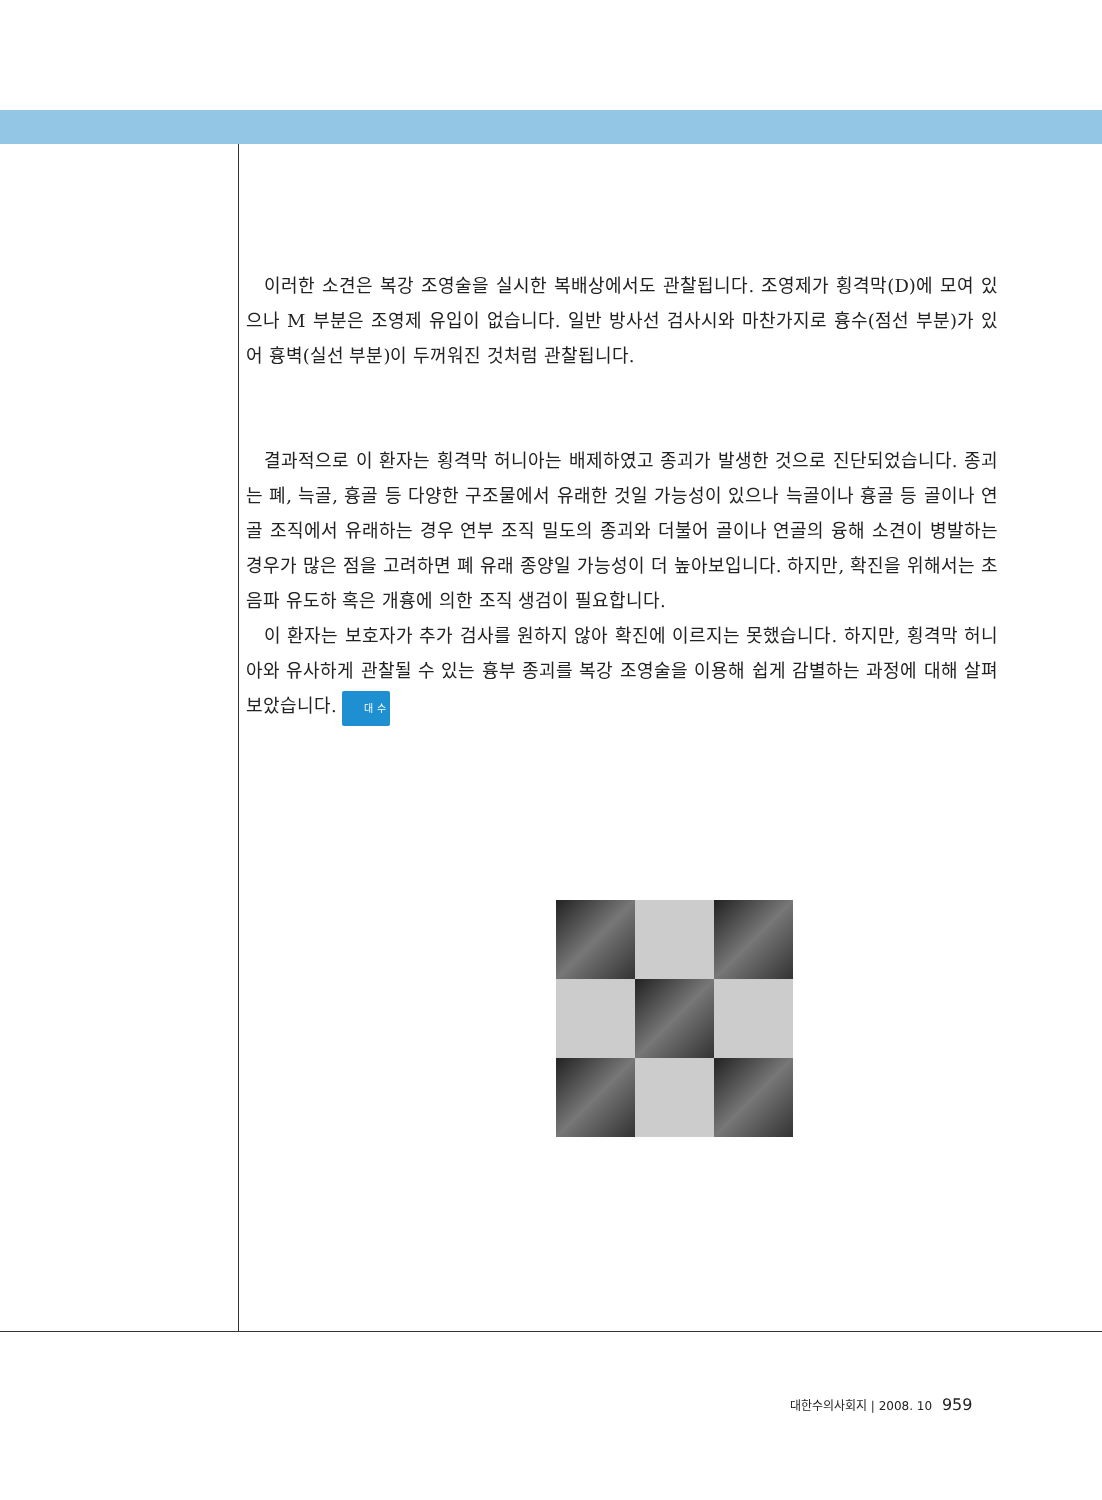이러한 소견은 복강 조영술을 실시한 복배상에서도 관찰됩니다. 조영제가 횡격막(D)에 모여 있으나 M 부분은 조영제 유입이 없습니다. 일반 방사선 검사시와 마찬가지로 흉수(점선 부분)가 있어 흉벽(실선 부분)이 두꺼워진 것처럼 관찰됩니다.
결과적으로 이 환자는 횡격막 허니아는 배제하였고 종괴가 발생한 것으로 진단되었습니다. 종괴는 폐, 늑골, 흉골 등 다양한 구조물에서 유래한 것일 가능성이 있으나 늑골이나 흉골 등 골이나 연골 조직에서 유래하는 경우 연부 조직 밀도의 종괴와 더불어 골이나 연골의 융해 소견이 병발하는 경우가 많은 점을 고려하면 폐 유래 종양일 가능성이 더 높아보입니다. 하지만, 확진을 위해서는 초음파 유도하 혹은 개흉에 의한 조직 생검이 필요합니다.
이 환자는 보호자가 추가 검사를 원하지 않아 확진에 이르지는 못했습니다. 하지만, 횡격막 허니아와 유사하게 관찰될 수 있는 흉부 종괴를 복강 조영술을 이용해 쉽게 감별하는 과정에 대해 살펴보았습니다. 대 수
대한수의사회지 | 2008. 10 959